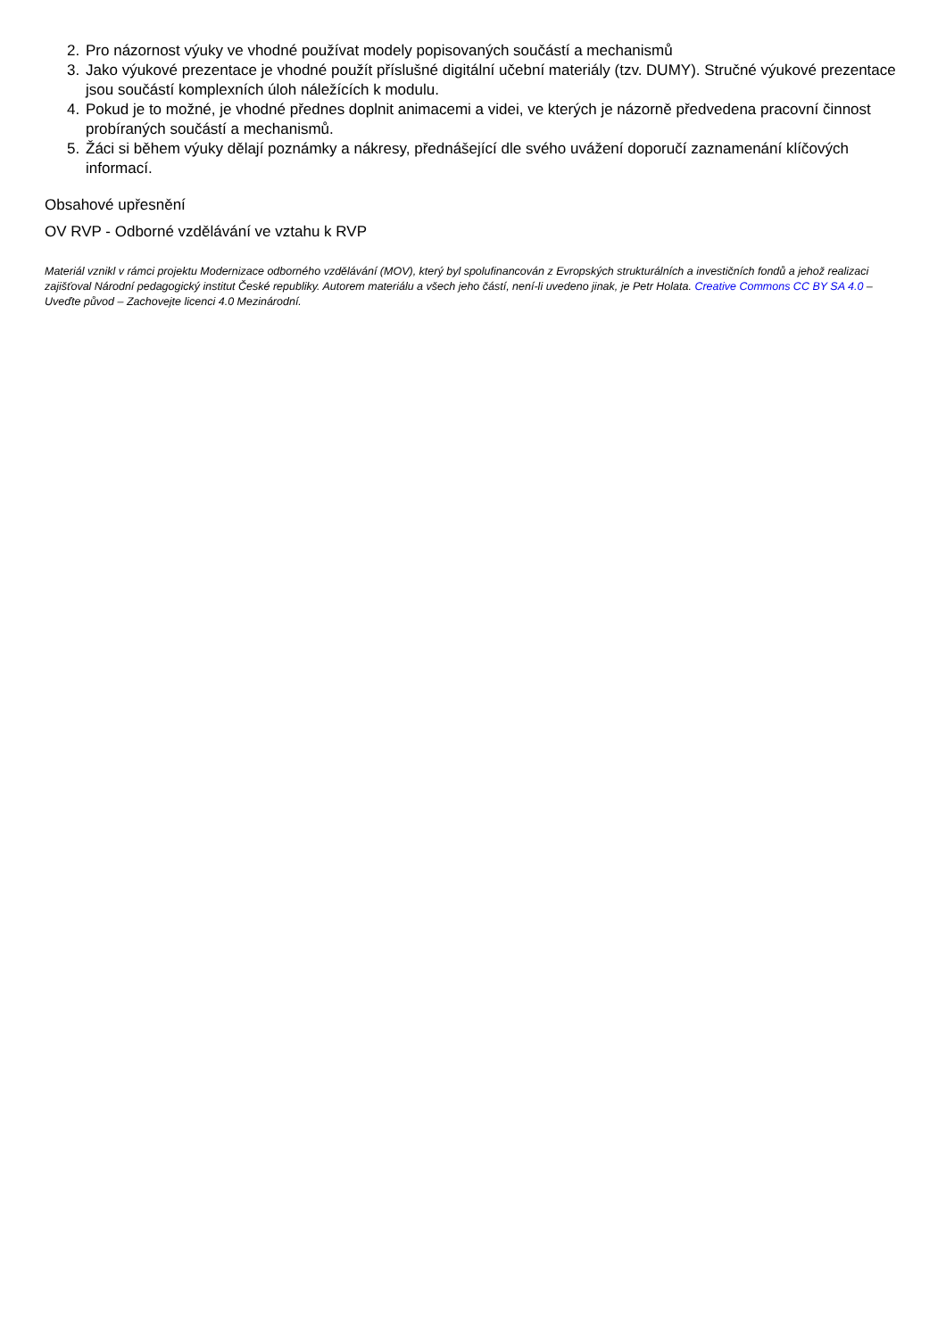2. Pro názornost výuky ve vhodné používat modely popisovaných součástí a mechanismů
3. Jako výukové prezentace je vhodné použít příslušné digitální učební materiály (tzv. DUMY). Stručné výukové prezentace jsou součástí komplexních úloh náležících k modulu.
4. Pokud je to možné, je vhodné přednes doplnit animacemi a videi, ve kterých je názorně předvedena pracovní činnost probíraných součástí a mechanismů.
5. Žáci si během výuky dělají poznámky a nákresy, přednášející dle svého uvážení doporučí zaznamenání klíčových informací.
Obsahové upřesnění
OV RVP - Odborné vzdělávání ve vztahu k RVP
Materiál vznikl v rámci projektu Modernizace odborného vzdělávání (MOV), který byl spolufinancován z Evropských strukturálních a investičních fondů a jehož realizaci zajišťoval Národní pedagogický institut České republiky. Autorem materiálu a všech jeho částí, není-li uvedeno jinak, je Petr Holata. Creative Commons CC BY SA 4.0 – Uveďte původ – Zachovejte licenci 4.0 Mezinárodní.